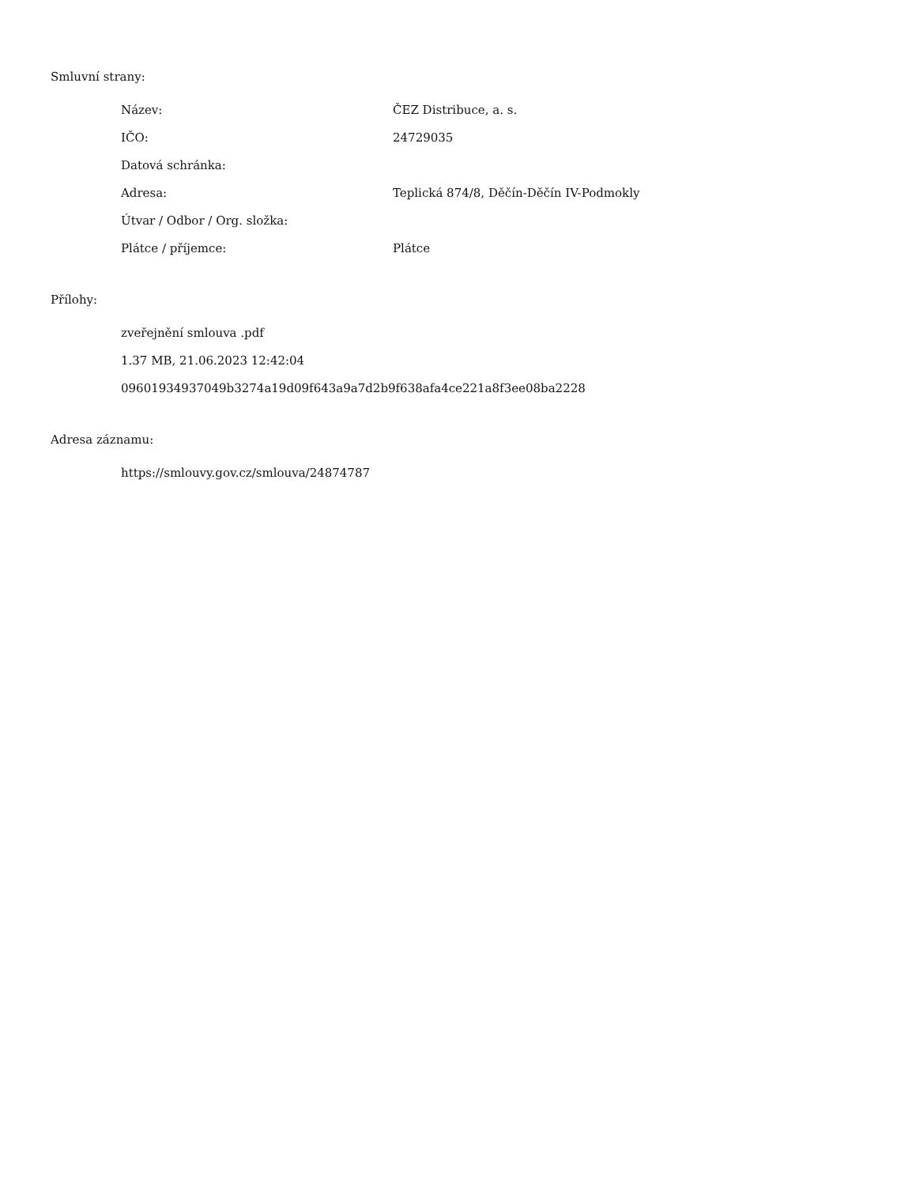Smluvní strany:
| Název: | ČEZ Distribuce, a. s. |
| IČO: | 24729035 |
| Datová schránka: | |
| Adresa: | Teplická 874/8, Děčín-Děčín IV-Podmokly |
| Útvar / Odbor / Org. složka: | |
| Plátce / příjemce: | Plátce |
Přílohy:
zveřejnění smlouva .pdf
1.37 MB, 21.06.2023 12:42:04
09601934937049b3274a19d09f643a9a7d2b9f638afa4ce221a8f3ee08ba2228
Adresa záznamu:
https://smlouvy.gov.cz/smlouva/24874787